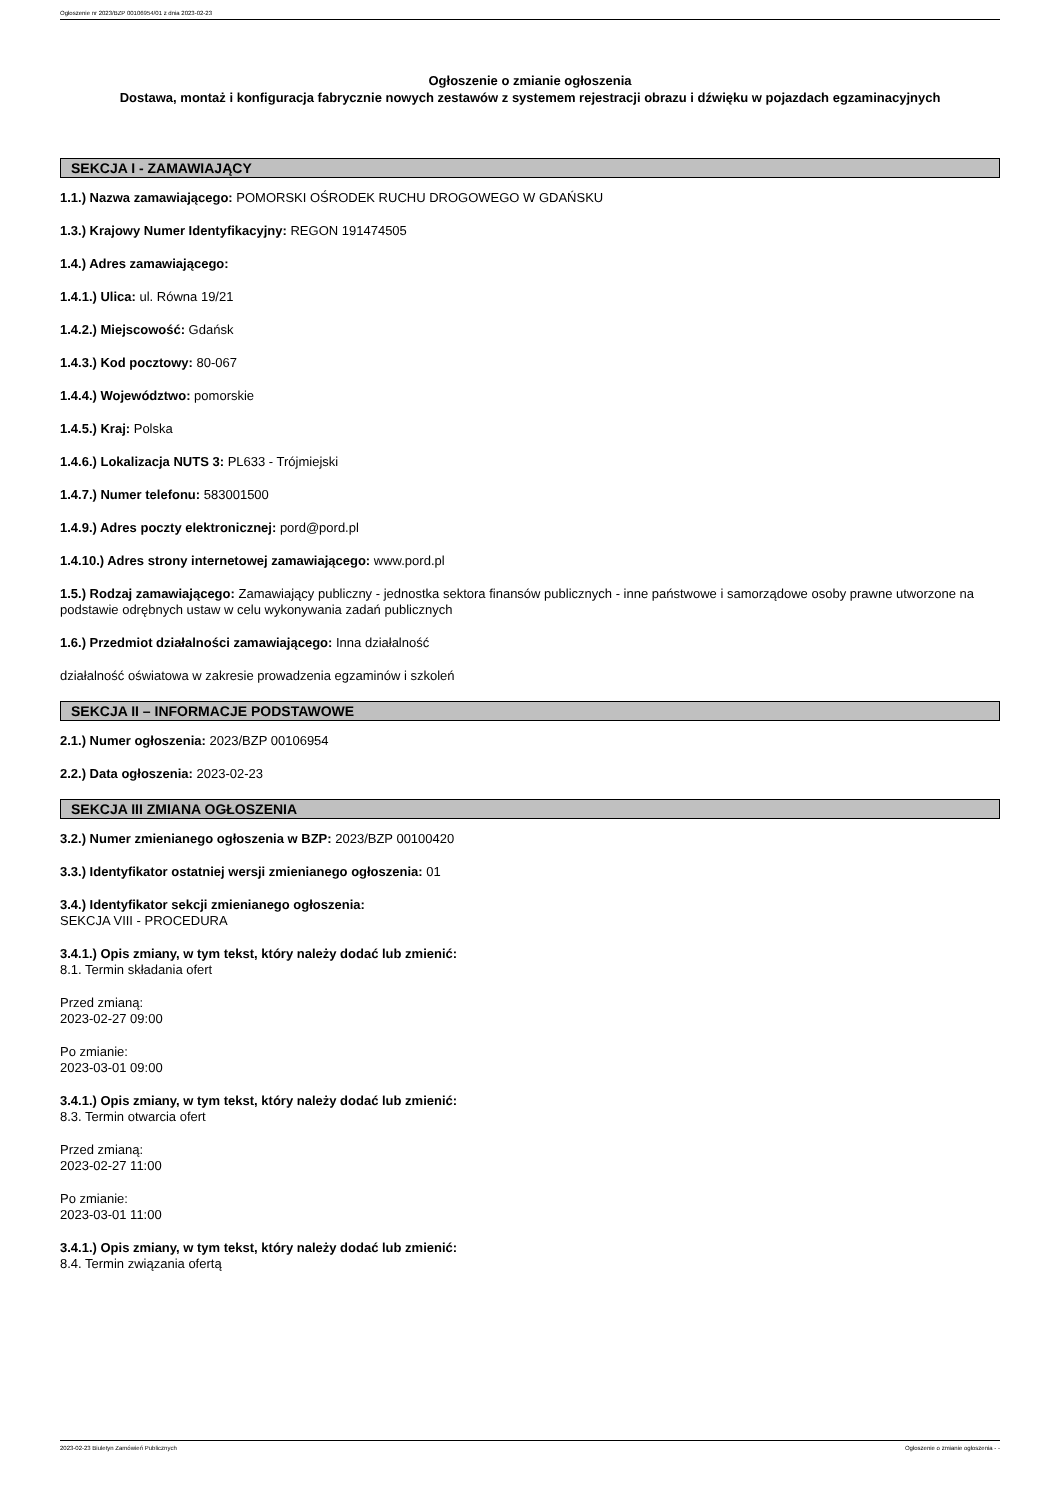Ogłoszenie nr 2023/BZP 00106954/01 z dnia 2023-02-23
Ogłoszenie o zmianie ogłoszenia
Dostawa, montaż i konfiguracja fabrycznie nowych zestawów z systemem rejestracji obrazu i dźwięku w pojazdach egzaminacyjnych
SEKCJA I - ZAMAWIAJĄCY
1.1.) Nazwa zamawiającego: POMORSKI OŚRODEK RUCHU DROGOWEGO W GDAŃSKU
1.3.) Krajowy Numer Identyfikacyjny: REGON 191474505
1.4.) Adres zamawiającego:
1.4.1.) Ulica: ul. Równa 19/21
1.4.2.) Miejscowość: Gdańsk
1.4.3.) Kod pocztowy: 80-067
1.4.4.) Województwo: pomorskie
1.4.5.) Kraj: Polska
1.4.6.) Lokalizacja NUTS 3: PL633 - Trójmiejski
1.4.7.) Numer telefonu: 583001500
1.4.9.) Adres poczty elektronicznej: pord@pord.pl
1.4.10.) Adres strony internetowej zamawiającego: www.pord.pl
1.5.) Rodzaj zamawiającego: Zamawiający publiczny - jednostka sektora finansów publicznych - inne państwowe i samorządowe osoby prawne utworzone na podstawie odrębnych ustaw w celu wykonywania zadań publicznych
1.6.) Przedmiot działalności zamawiającego: Inna działalność
działalność oświatowa w zakresie prowadzenia egzaminów i szkoleń
SEKCJA II – INFORMACJE PODSTAWOWE
2.1.) Numer ogłoszenia: 2023/BZP 00106954
2.2.) Data ogłoszenia: 2023-02-23
SEKCJA III ZMIANA OGŁOSZENIA
3.2.) Numer zmienianego ogłoszenia w BZP: 2023/BZP 00100420
3.3.) Identyfikator ostatniej wersji zmienianego ogłoszenia: 01
3.4.) Identyfikator sekcji zmienianego ogłoszenia:
SEKCJA VIII - PROCEDURA
3.4.1.) Opis zmiany, w tym tekst, który należy dodać lub zmienić:
8.1. Termin składania ofert
Przed zmianą:
2023-02-27 09:00
Po zmianie:
2023-03-01 09:00
3.4.1.) Opis zmiany, w tym tekst, który należy dodać lub zmienić:
8.3. Termin otwarcia ofert
Przed zmianą:
2023-02-27 11:00
Po zmianie:
2023-03-01 11:00
3.4.1.) Opis zmiany, w tym tekst, który należy dodać lub zmienić:
8.4. Termin związania ofertą
2023-02-23 Biuletyn Zamówień Publicznych Ogłoszenie o zmianie ogłoszenia - -